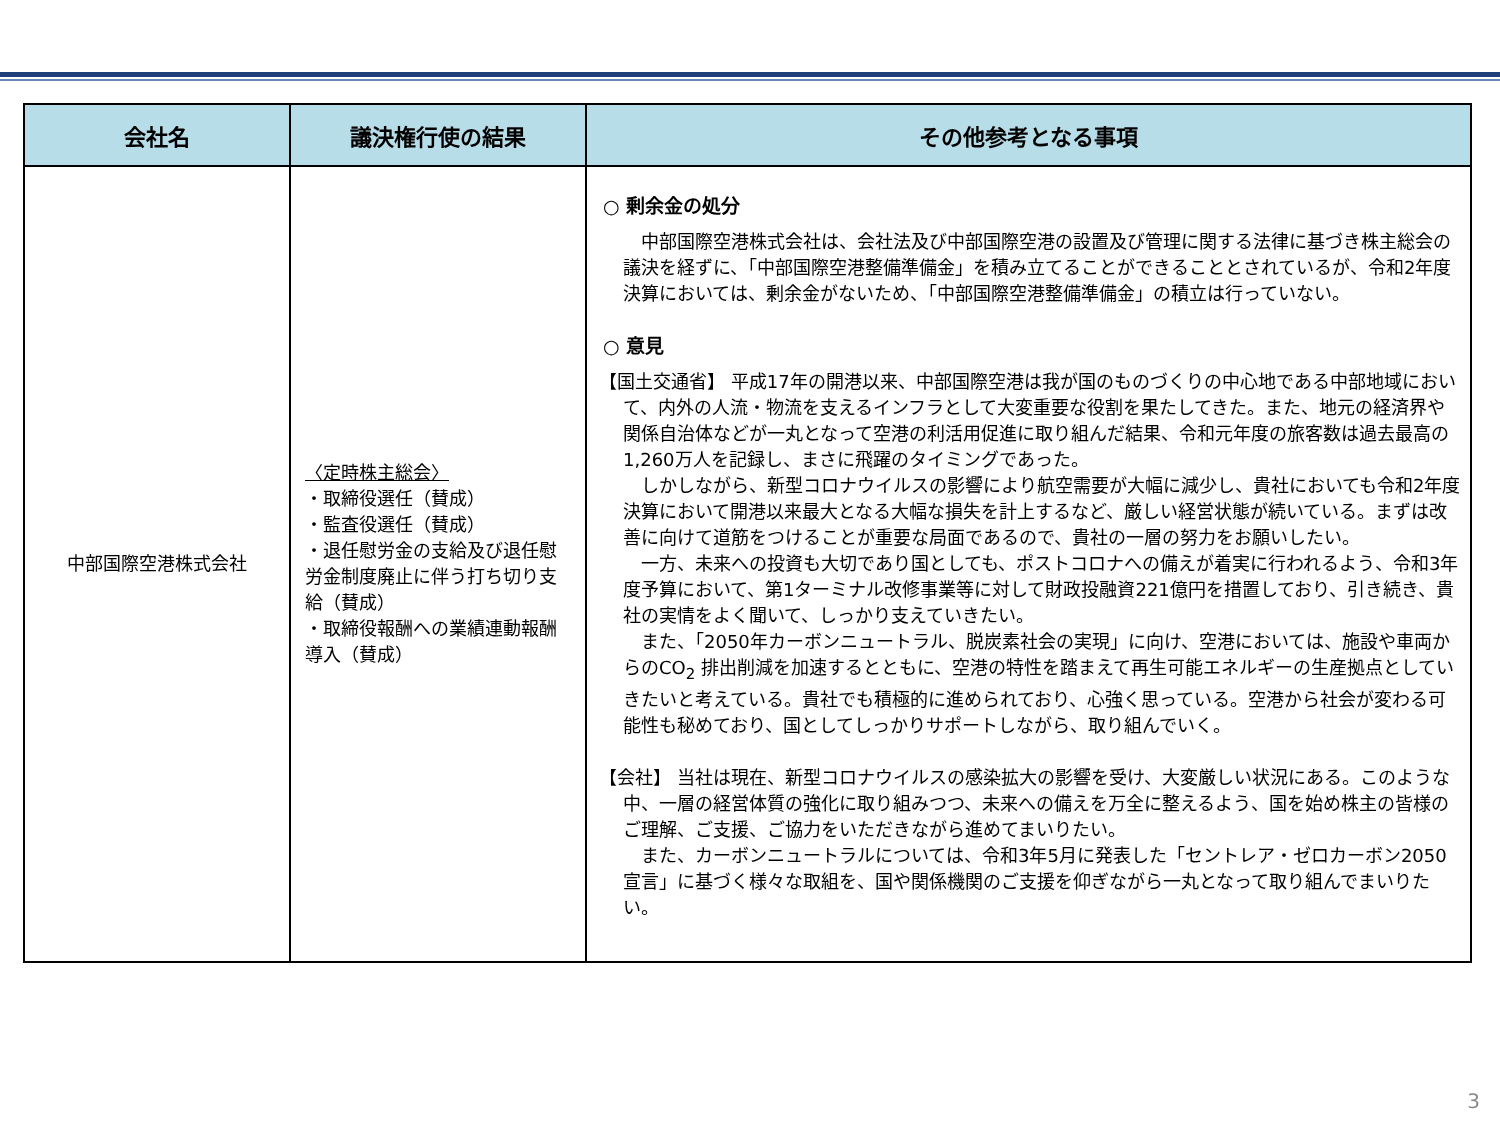| 会社名 | 議決権行使の結果 | その他参考となる事項 |
| --- | --- | --- |
| 中部国際空港株式会社 | 〈定時株主総会〉 ・取締役選任（賛成） ・監査役選任（賛成） ・退任慰労金の支給及び退任慰労金制度廃止に伴う打ち切り支給（賛成） ・取締役報酬への業績連動報酬導入（賛成） | ○ 剰余金の処分 中部国際空港株式会社は、会社法及び中部国際空港の設置及び管理に関する法律に基づき株主総会の議決を経ずに、「中部国際空港整備準備金」を積み立てることができることとされているが、令和2年度決算においては、剰余金がないため、「中部国際空港整備準備金」の積立は行っていない。 ○ 意見 【国土交通省】 平成17年の開港以来、中部国際空港は我が国のものづくりの中心地である中部地域において、内外の人流・物流を支えるインフラとして大変重要な役割を果たしてきた。また、地元の経済界や関係自治体などが一丸となって空港の利活用促進に取り組んだ結果、令和元年度の旅客数は過去最高の1,260万人を記録し、まさに飛躍のタイミングであった。 しかしながら、新型コロナウイルスの影響により航空需要が大幅に減少し、貴社においても令和2年度決算において開港以来最大となる大幅な損失を計上するなど、厳しい経営状態が続いている。まずは改善に向けて道筋をつけることが重要な局面であるので、貴社の一層の努力をお願いしたい。 一方、未来への投資も大切であり国としても、ポストコロナへの備えが着実に行われるよう、令和3年度予算において、第1ターミナル改修事業等に対して財政投融資221億円を措置しており、引き続き、貴社の実情をよく聞いて、しっかり支えていきたい。 また、「2050年カーボンニュートラル、脱炭素社会の実現」に向け、空港においては、施設や車両からのCO<sub>2</sub> 排出削減を加速するとともに、空港の特性を踏まえて再生可能エネルギーの生産拠点としていきたいと考えている。貴社でも積極的に進められており、心強く思っている。空港から社会が変わる可能性も秘めており、国としてしっかりサポートしながら、取り組んでいく。 【会社】 当社は現在、新型コロナウイルスの感染拡大の影響を受け、大変厳しい状況にある。このような中、一層の経営体質の強化に取り組みつつ、未来への備えを万全に整えるよう、国を始め株主の皆様のご理解、ご支援、ご協力をいただきながら進めてまいりたい。 また、カーボンニュートラルについては、令和3年5月に発表した「セントレア・ゼロカーボン2050宣言」に基づく様々な取組を、国や関係機関のご支援を仰ぎながら一丸となって取り組んでまいりたい。 |
3